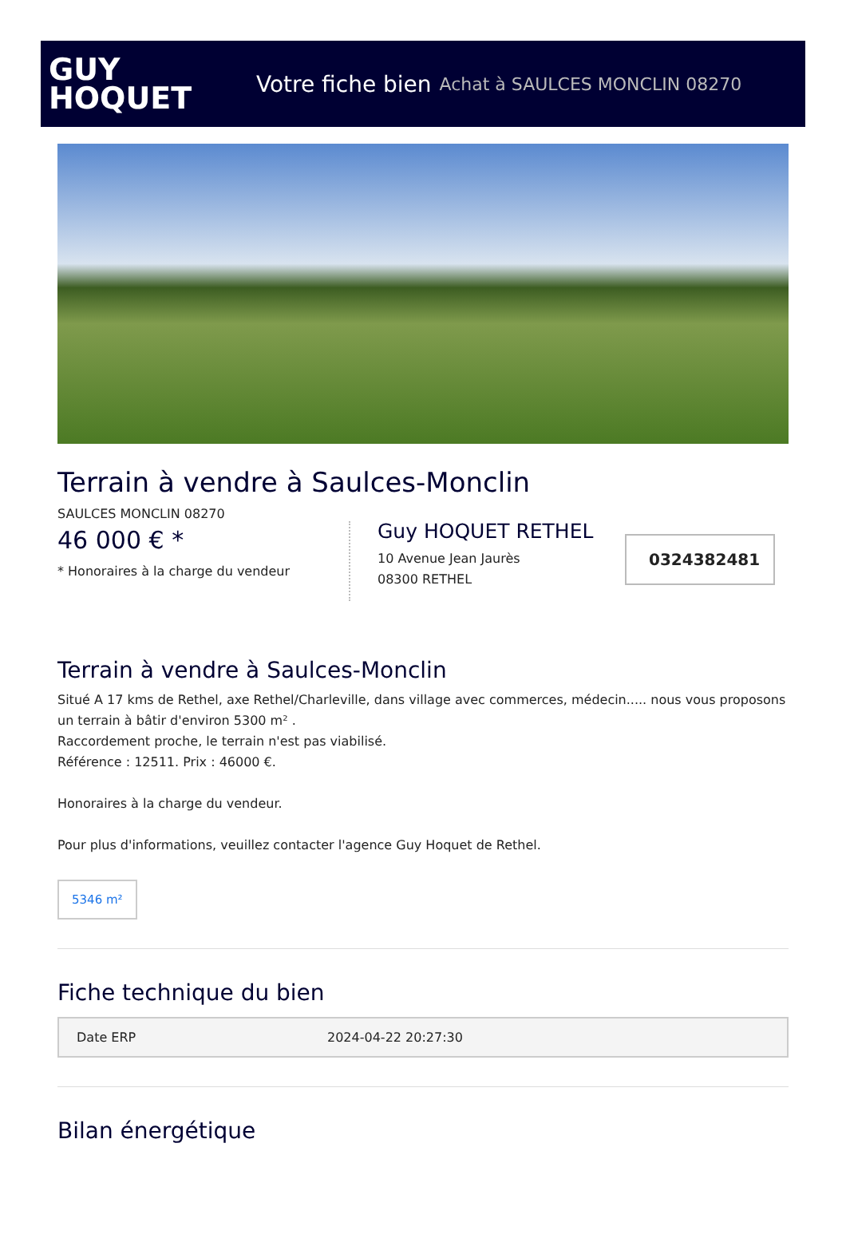GUY
HOQUET
Votre fiche bien Achat à SAULCES MONCLIN 08270
Terrain à vendre à Saulces-Monclin
SAULCES MONCLIN 08270
46 000 € *
* Honoraires à la charge du vendeur
Guy HOQUET RETHEL
10 Avenue Jean Jaurès
08300 RETHEL
0324382481
Terrain à vendre à Saulces-Monclin
Situé A 17 kms de Rethel, axe Rethel/Charleville, dans village avec commerces, médecin..... nous vous proposons un terrain à bâtir d'environ 5300 m² .
Raccordement proche, le terrain n'est pas viabilisé.
Référence : 12511. Prix : 46000 €.
Honoraires à la charge du vendeur.
Pour plus d'informations, veuillez contacter l'agence Guy Hoquet de Rethel.
5346 m²
Fiche technique du bien
| Date ERP | 2024-04-22 20:27:30 |
Bilan énergétique